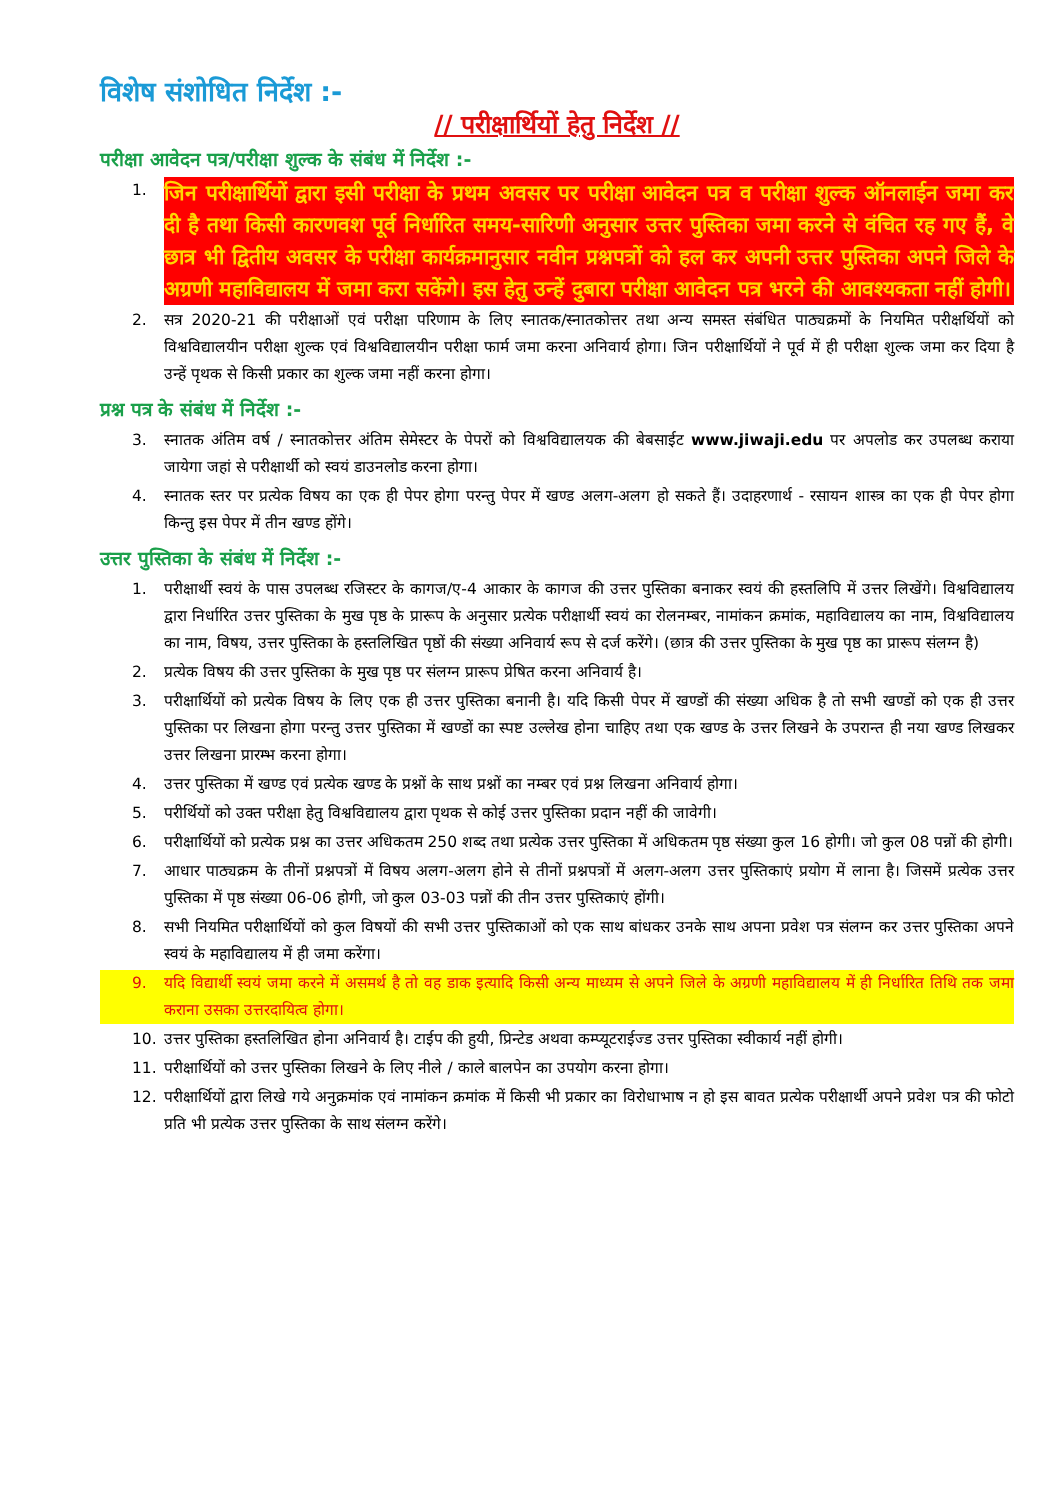विशेष संशोधित निर्देश :-
// परीक्षार्थियों हेतु निर्देश //
परीक्षा आवेदन पत्र/परीक्षा शुल्क के संबंध में निर्देश :-
1. जिन परीक्षार्थियों द्वारा इसी परीक्षा के प्रथम अवसर पर परीक्षा आवेदन पत्र व परीक्षा शुल्क ऑनलाईन जमा कर दी है तथा किसी कारणवश पूर्व निर्धारित समय-सारिणी अनुसार उत्तर पुस्तिका जमा करने से वंचित रह गए हैं, वे छात्र भी द्वितीय अवसर के परीक्षा कार्यक्रमानुसार नवीन प्रश्नपत्रों को हल कर अपनी उत्तर पुस्तिका अपने जिले के अग्रणी महाविद्यालय में जमा करा सकेंगे। इस हेतु उन्हें दुबारा परीक्षा आवेदन पत्र भरने की आवश्यकता नहीं होगी।
2. सत्र 2020-21 की परीक्षाओं एवं परीक्षा परिणाम के लिए स्नातक/स्नातकोत्तर तथा अन्य समस्त संबंधित पाठ्यक्रमों के नियमित परीक्षर्थियों को विश्वविद्यालयीन परीक्षा शुल्क एवं विश्वविद्यालयीन परीक्षा फार्म जमा करना अनिवार्य होगा। जिन परीक्षार्थियों ने पूर्व में ही परीक्षा शुल्क जमा कर दिया है उन्हें पृथक से किसी प्रकार का शुल्क जमा नहीं करना होगा।
प्रश्न पत्र के संबंध में निर्देश :-
3. स्नातक अंतिम वर्ष / स्नातकोत्तर अंतिम सेमेस्टर के पेपरों को विश्वविद्यालयक की बेबसाईट www.jiwaji.edu पर अपलोड कर उपलब्ध कराया जायेगा जहां से परीक्षार्थी को स्वयं डाउनलोड करना होगा।
4. स्नातक स्तर पर प्रत्येक विषय का एक ही पेपर होगा परन्तु पेपर में खण्ड अलग-अलग हो सकते हैं। उदाहरणार्थ - रसायन शास्त्र का एक ही पेपर होगा किन्तु इस पेपर में तीन खण्ड होंगे।
उत्तर पुस्तिका के संबंध में निर्देश :-
1. परीक्षार्थी स्वयं के पास उपलब्ध रजिस्टर के कागज/ए-4 आकार के कागज की उत्तर पुस्तिका बनाकर स्वयं की हस्तलिपि में उत्तर लिखेंगे। विश्वविद्यालय द्वारा निर्धारित उत्तर पुस्तिका के मुख पृष्ठ के प्रारूप के अनुसार प्रत्येक परीक्षार्थी स्वयं का रोलनम्बर, नामांकन क्रमांक, महाविद्यालय का नाम, विश्वविद्यालय का नाम, विषय, उत्तर पुस्तिका के हस्तलिखित पृष्ठों की संख्या अनिवार्य रूप से दर्ज करेंगे। (छात्र की उत्तर पुस्तिका के मुख पृष्ठ का प्रारूप संलग्न है)
2. प्रत्येक विषय की उत्तर पुस्तिका के मुख पृष्ठ पर संलग्न प्रारूप प्रेषित करना अनिवार्य है।
3. परीक्षार्थियों को प्रत्येक विषय के लिए एक ही उत्तर पुस्तिका बनानी है। यदि किसी पेपर में खण्डों की संख्या अधिक है तो सभी खण्डों को एक ही उत्तर पुस्तिका पर लिखना होगा परन्तु उत्तर पुस्तिका में खण्डों का स्पष्ट उल्लेख होना चाहिए तथा एक खण्ड के उत्तर लिखने के उपरान्त ही नया खण्ड लिखकर उत्तर लिखना प्रारम्भ करना होगा।
4. उत्तर पुस्तिका में खण्ड एवं प्रत्येक खण्ड के प्रश्नों के साथ प्रश्नों का नम्बर एवं प्रश्न लिखना अनिवार्य होगा।
5. परीर्थियों को उक्त परीक्षा हेतु विश्वविद्यालय द्वारा पृथक से कोई उत्तर पुस्तिका प्रदान नहीं की जावेगी।
6. परीक्षार्थियों को प्रत्येक प्रश्न का उत्तर अधिकतम 250 शब्द तथा प्रत्येक उत्तर पुस्तिका में अधिकतम पृष्ठ संख्या कुल 16 होगी। जो कुल 08 पन्नों की होगी।
7. आधार पाठ्यक्रम के तीनों प्रश्नपत्रों में विषय अलग-अलग होने से तीनों प्रश्नपत्रों में अलग-अलग उत्तर पुस्तिकाएं प्रयोग में लाना है। जिसमें प्रत्येक उत्तर पुस्तिका में पृष्ठ संख्या 06-06 होगी, जो कुल 03-03 पन्नों की तीन उत्तर पुस्तिकाएं होंगी।
8. सभी नियमित परीक्षार्थियों को कुल विषयों की सभी उत्तर पुस्तिकाओं को एक साथ बांधकर उनके साथ अपना प्रवेश पत्र संलग्न कर उत्तर पुस्तिका अपने स्वयं के महाविद्यालय में ही जमा करेंगा।
9. यदि विद्यार्थी स्वयं जमा करने में असमर्थ है तो वह डाक इत्यादि किसी अन्य माध्यम से अपने जिले के अग्रणी महाविद्यालय में ही निर्धारित तिथि तक जमा कराना उसका उत्तरदायित्व होगा।
10. उत्तर पुस्तिका हस्तलिखित होना अनिवार्य है। टाईप की हुयी, प्रिन्टेड अथवा कम्प्यूटराईज्ड उत्तर पुस्तिका स्वीकार्य नहीं होगी।
11. परीक्षार्थियों को उत्तर पुस्तिका लिखने के लिए नीले / काले बालपेन का उपयोग करना होगा।
12. परीक्षार्थियों द्वारा लिखे गये अनुक्रमांक एवं नामांकन क्रमांक में किसी भी प्रकार का विरोधाभाष न हो इस बावत प्रत्येक परीक्षार्थी अपने प्रवेश पत्र की फोटो प्रति भी प्रत्येक उत्तर पुस्तिका के साथ संलग्न करेंगे।